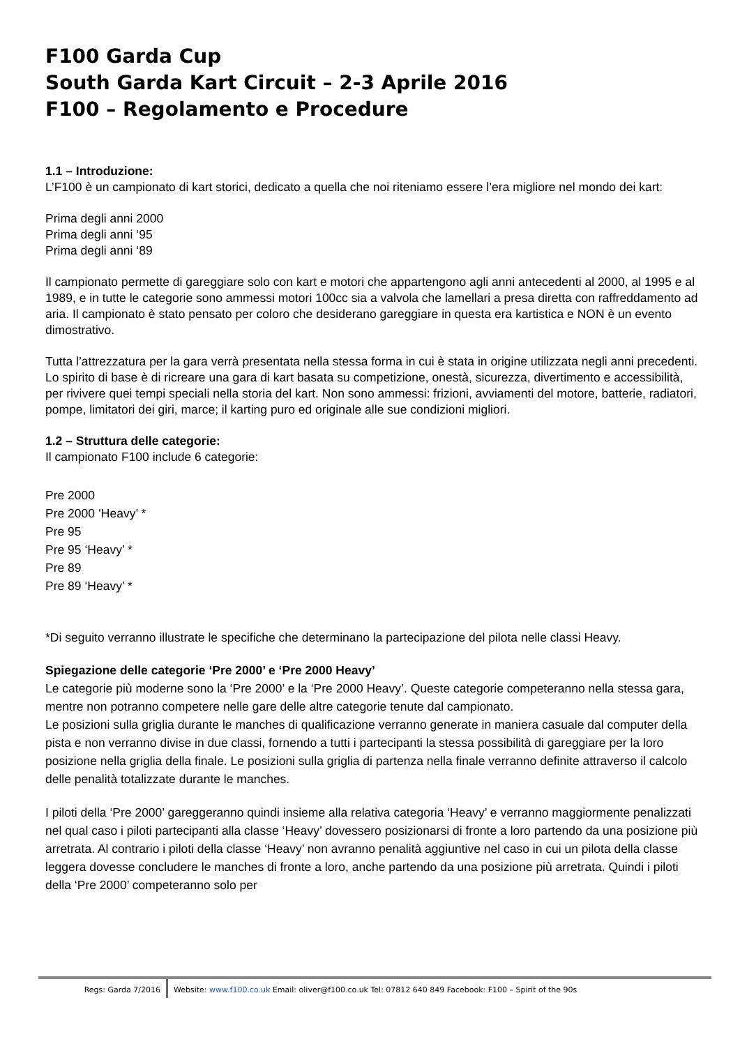F100 Garda Cup
South Garda Kart Circuit – 2-3 Aprile 2016
F100 – Regolamento e Procedure
1.1 – Introduzione:
L’F100 è un campionato di kart storici, dedicato a quella che noi riteniamo essere l’era migliore nel mondo dei kart:
Prima degli anni 2000
Prima degli anni ‘95
Prima degli anni ‘89
Il campionato permette di gareggiare solo con kart e motori che appartengono agli anni antecedenti al 2000, al 1995 e al 1989, e in tutte le categorie sono ammessi motori 100cc sia a valvola che lamellari a presa diretta con raffreddamento ad aria. Il campionato è stato pensato per coloro che desiderano gareggiare in questa era kartistica e NON è un evento dimostrativo.
Tutta l’attrezzatura per la gara verrà presentata nella stessa forma in cui è stata in origine utilizzata negli anni precedenti.
Lo spirito di base è di ricreare una gara di kart basata su competizione, onestà, sicurezza, divertimento e accessibilità, per rivivere quei tempi speciali nella storia del kart. Non sono ammessi: frizioni, avviamenti del motore, batterie, radiatori, pompe, limitatori dei giri, marce; il karting puro ed originale alle sue condizioni migliori.
1.2 – Struttura delle categorie:
Il campionato F100 include 6 categorie:
Pre 2000
Pre 2000 ‘Heavy’ *
Pre 95
Pre 95 ‘Heavy’ *
Pre 89
Pre 89 ‘Heavy’ *
*Di seguito verranno illustrate le specifiche che determinano la partecipazione del pilota nelle classi Heavy.
Spiegazione delle categorie ‘Pre 2000’ e ‘Pre 2000 Heavy’
Le categorie più moderne sono la ‘Pre 2000’ e la ‘Pre 2000 Heavy’. Queste categorie competeranno nella stessa gara, mentre non potranno competere nelle gare delle altre categorie tenute dal campionato.
Le posizioni sulla griglia durante le manches di qualificazione verranno generate in maniera casuale dal computer della pista e non verranno divise in due classi, fornendo a tutti i partecipanti la stessa possibilità di gareggiare per la loro posizione nella griglia della finale. Le posizioni sulla griglia di partenza nella finale verranno definite attraverso il calcolo delle penalità totalizzate durante le manches.
I piloti della ‘Pre 2000’ gareggeranno quindi insieme alla relativa categoria ‘Heavy’ e verranno maggiormente penalizzati nel qual caso i piloti partecipanti alla classe ‘Heavy’ dovessero posizionarsi di fronte a loro partendo da una posizione più arretrata. Al contrario i piloti della classe ‘Heavy’ non avranno penalità aggiuntive nel caso in cui un pilota della classe leggera dovesse concludere le manches di fronte a loro, anche partendo da una posizione più arretrata. Quindi i piloti della ‘Pre 2000’ competeranno solo per
Regs: Garda 7/2016 Website: www.f100.co.uk Email: oliver@f100.co.uk Tel: 07812 640 849 Facebook: F100 – Spirit of the 90s